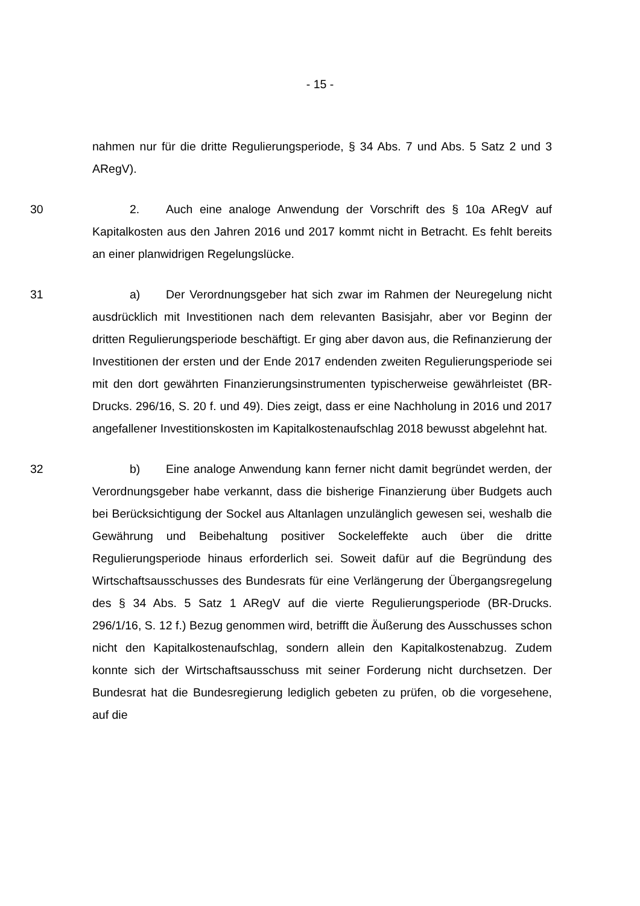- 15 -
nahmen nur für die dritte Regulierungsperiode, § 34 Abs. 7 und Abs. 5 Satz 2 und 3 ARegV).
30 2. Auch eine analoge Anwendung der Vorschrift des § 10a ARegV auf Kapitalkosten aus den Jahren 2016 und 2017 kommt nicht in Betracht. Es fehlt bereits an einer planwidrigen Regelungslücke.
31 a) Der Verordnungsgeber hat sich zwar im Rahmen der Neuregelung nicht ausdrücklich mit Investitionen nach dem relevanten Basisjahr, aber vor Beginn der dritten Regulierungsperiode beschäftigt. Er ging aber davon aus, die Refinanzierung der Investitionen der ersten und der Ende 2017 endenden zweiten Regulierungsperiode sei mit den dort gewährten Finanzierungsinstrumenten typischerweise gewährleistet (BR-Drucks. 296/16, S. 20 f. und 49). Dies zeigt, dass er eine Nachholung in 2016 und 2017 angefallener Investitionskosten im Kapitalkostenaufschlag 2018 bewusst abgelehnt hat.
32 b) Eine analoge Anwendung kann ferner nicht damit begründet werden, der Verordnungsgeber habe verkannt, dass die bisherige Finanzierung über Budgets auch bei Berücksichtigung der Sockel aus Altanlagen unzulänglich gewesen sei, weshalb die Gewährung und Beibehaltung positiver Sockeleffekte auch über die dritte Regulierungsperiode hinaus erforderlich sei. Soweit dafür auf die Begründung des Wirtschaftsausschusses des Bundesrats für eine Verlängerung der Übergangsregelung des § 34 Abs. 5 Satz 1 ARegV auf die vierte Regulierungsperiode (BR-Drucks. 296/1/16, S. 12 f.) Bezug genommen wird, betrifft die Äußerung des Ausschusses schon nicht den Kapitalkostenaufschlag, sondern allein den Kapitalkostenabzug. Zudem konnte sich der Wirtschaftsausschuss mit seiner Forderung nicht durchsetzen. Der Bundesrat hat die Bundesregierung lediglich gebeten zu prüfen, ob die vorgesehene, auf die